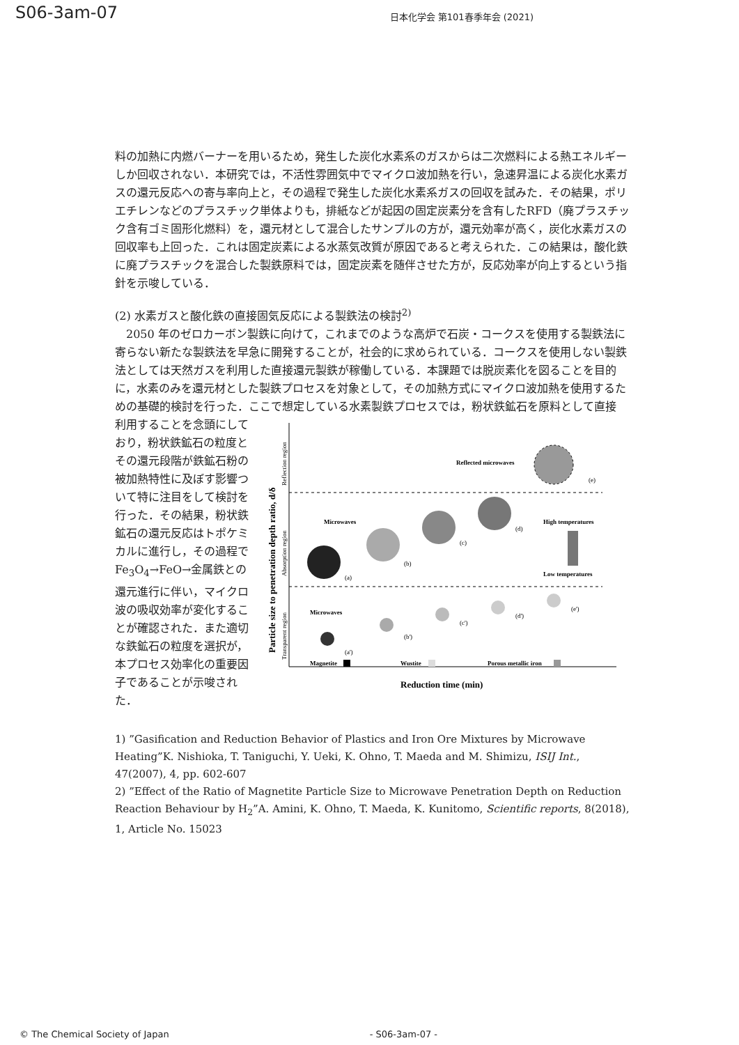S06-3am-07 日本化学会 第101春季年会 (2021)
料の加熱に内燃バーナーを用いるため，発生した炭化水素系のガスからは二次燃料による熱エネルギーしか回収されない．本研究では，不活性雰囲気中でマイクロ波加熱を行い，急速昇温による炭化水素ガスの還元反応への寄与率向上と，その過程で発生した炭化水素系ガスの回収を試みた．その結果，ポリエチレンなどのプラスチック単体よりも，排紙などが起因の固定炭素分を含有したRFD（廃プラスチック含有ゴミ固形化燃料）を，還元材として混合したサンプルの方が，還元効率が高く，炭化水素ガスの回収率も上回った．これは固定炭素による水蒸気改質が原因であると考えられた．この結果は，酸化鉄に廃プラスチックを混合した製鉄原料では，固定炭素を随伴させた方が，反応効率が向上するという指針を示唆している．
(2) 水素ガスと酸化鉄の直接固気反応による製鉄法の検討<sup>2)</sup>
　2050 年のゼロカーボン製鉄に向けて，これまでのような高炉で石炭・コークスを使用する製鉄法に寄らない新たな製鉄法を早急に開発することが，社会的に求められている．コークスを使用しない製鉄法としては天然ガスを利用した直接還元製鉄が稼働している．本課題では脱炭素化を図ることを目的に，水素のみを還元材とした製鉄プロセスを対象として，その加熱方式にマイクロ波加熱を使用するための基礎的検討を行った．ここで想定している水素製鉄プロセスでは，粉状鉄鉱石を原料として直接
利用することを念頭にしており，粉状鉄鉱石の粒度とその還元段階が鉄鉱石粉の被加熱特性に及ぼす影響ついて特に注目をして検討を行った．その結果，粉状鉄鉱石の還元反応はトポケミカルに進行し，その過程で Fe<sub>3</sub>O<sub>4</sub>→FeO→金属鉄との還元進行に伴い，マイクロ波の吸収効率が変化することが確認された．また適切な鉄鉱石の粒度を選択が，本プロセス効率化の重要因子であることが示唆された．
Particle size to penetration depth ratio, d/δ
Reflection region
Absorption region
Transparent region
Reflected microwaves
(e)
(a)
(b)
(c)
(d)
Microwaves
High temperatures
Low temperatures
Microwaves
(a')
(b')
(c')
(d')
(e')
Magnetite
Wustite
Porous metallic iron
Reduction time (min)
1) ”Gasification and Reduction Behavior of Plastics and Iron Ore Mixtures by Microwave Heating”K. Nishioka, T. Taniguchi, Y. Ueki, K. Ohno, T. Maeda and M. Shimizu, ISIJ Int., 47(2007), 4, pp. 602-607
2) ”Effect of the Ratio of Magnetite Particle Size to Microwave Penetration Depth on Reduction Reaction Behaviour by H<sub>2</sub>”A. Amini, K. Ohno, T. Maeda, K. Kunitomo, Scientific reports, 8(2018), 1, Article No. 15023
© The Chemical Society of Japan - S06-3am-07 -